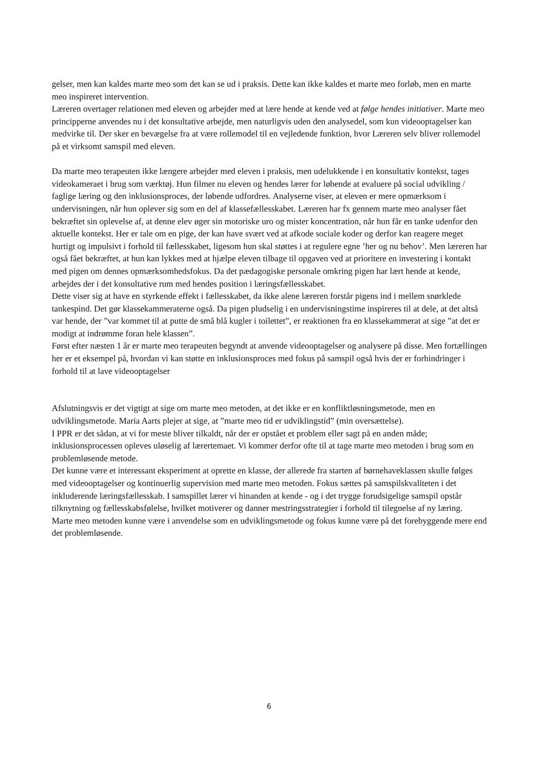gelser, men kan kaldes marte meo som det kan se ud i praksis. Dette kan ikke kaldes et marte meo forløb, men en marte meo inspireret intervention.
Læreren overtager relationen med eleven og arbejder med at lære hende at kende ved at følge hendes initiativer. Marte meo principperne anvendes nu i det konsultative arbejde, men naturligvis uden den analysedel, som kun videooptagelser kan medvirke til. Der sker en bevægelse fra at være rollemodel til en vejledende funktion, hvor Læreren selv bliver rollemodel på et virksomt samspil med eleven.
Da marte meo terapeuten ikke længere arbejder med eleven i praksis, men udelukkende i en konsultativ kontekst, tages videokameraet i brug som værktøj. Hun filmer nu eleven og hendes lærer for løbende at evaluere på social udvikling / faglige læring og den inklusionsproces, der løbende udfordres. Analyserne viser, at eleven er mere opmærksom i undervisningen, når hun oplever sig som en del af klassefællesskabet. Læreren har fx gennem marte meo analyser fået bekræftet sin oplevelse af, at denne elev øger sin motoriske uro og mister koncentration, når hun får en tanke udenfor den aktuelle kontekst. Her er tale om en pige, der kan have svært ved at afkode sociale koder og derfor kan reagere meget hurtigt og impulsivt i forhold til fællesskabet, ligesom hun skal støttes i at regulere egne ’her og nu behov’. Men læreren har også fået bekræftet, at hun kan lykkes med at hjælpe eleven tilbage til opgaven ved at prioritere en investering i kontakt med pigen om dennes opmærksomhedsfokus. Da det pædagogiske personale omkring pigen har lært hende at kende, arbejdes der i det konsultative rum med hendes position i læringsfællesskabet.
Dette viser sig at have en styrkende effekt i fællesskabet, da ikke alene læreren forstår pigens ind i mellem snørklede tankespind. Det gør klassekammeraterne også. Da pigen pludselig i en undervisningstime inspireres til at dele, at det altså var hende, der ”var kommet til at putte de små blå kugler i toilettet”, er reaktionen fra en klassekammerat at sige ”at det er modigt at indrømme foran hele klassen”.
Først efter næsten 1 år er marte meo terapeuten begyndt at anvende videooptagelser og analysere på disse. Men fortællingen her er et eksempel på, hvordan vi kan støtte en inklusionsproces med fokus på samspil også hvis der er forhindringer i forhold til at lave videooptagelser
Afslutningsvis er det vigtigt at sige om marte meo metoden, at det ikke er en konfliktløsningsmetode, men en udviklingsmetode. Maria Aarts plejer at sige, at ”marte meo tid er udviklingstid” (min oversættelse).
I PPR er det sådan, at vi for meste bliver tilkaldt, når der er opstået et problem eller sagt på en anden måde; inklusionsprocessen opleves uløselig af lærertemaet. Vi kommer derfor ofte til at tage marte meo metoden i brug som en problemløsende metode.
Det kunne være et interessant eksperiment at oprette en klasse, der allerede fra starten af børnehaveklassen skulle følges med videooptagelser og kontinuerlig supervision med marte meo metoden. Fokus sættes på samspilskvaliteten i det inkluderende læringsfællesskab. I samspillet lærer vi hinanden at kende - og i det trygge forudsigelige samspil opstår tilknytning og fællesskabsfølelse, hvilket motiverer og danner mestringsstrategier i forhold til tilegnelse af ny læring.
Marte meo metoden kunne være i anvendelse som en udviklingsmetode og fokus kunne være på det forebyggende mere end det problemløsende.
6